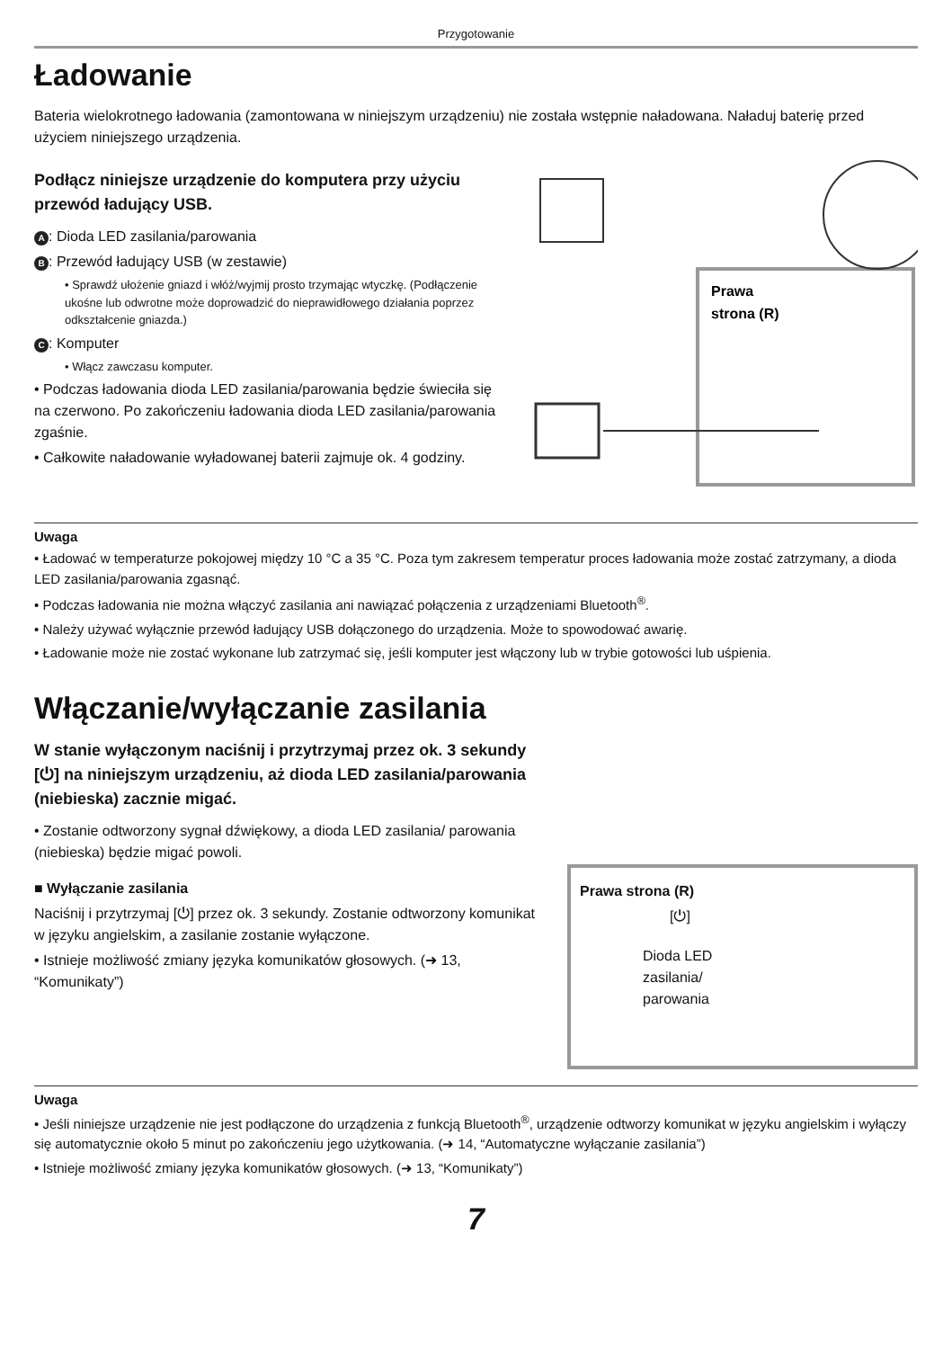Przygotowanie
Ładowanie
Bateria wielokrotnego ładowania (zamontowana w niniejszym urządzeniu) nie została wstępnie naładowana. Naładuj baterię przed użyciem niniejszego urządzenia.
Podłącz niniejsze urządzenie do komputera przy użyciu przewód ładujący USB.
A: Dioda LED zasilania/parowania
B: Przewód ładujący USB (w zestawie)
• Sprawdź ułożenie gniazd i włóż/wyjmij prosto trzymając wtyczkę. (Podłączenie ukośne lub odwrotne może doprowadzić do nieprawidłowego działania poprzez odkształcenie gniazda.)
C: Komputer
• Włącz zawczasu komputer.
• Podczas ładowania dioda LED zasilania/parowania będzie świeciła się na czerwono. Po zakończeniu ładowania dioda LED zasilania/parowania zgaśnie.
• Całkowite naładowanie wyładowanej baterii zajmuje ok. 4 godziny.
Prawa
strona (R)
Uwaga
• Ładować w temperaturze pokojowej między 10 °C a 35 °C. Poza tym zakresem temperatur proces ładowania może zostać zatrzymany, a dioda LED zasilania/parowania zgasnąć.
• Podczas ładowania nie można włączyć zasilania ani nawiązać połączenia z urządzeniami Bluetooth<sup>®</sup>.
• Należy używać wyłącznie przewód ładujący USB dołączonego do urządzenia. Może to spowodować awarię.
• Ładowanie może nie zostać wykonane lub zatrzymać się, jeśli komputer jest włączony lub w trybie gotowości lub uśpienia.
Włączanie/wyłączanie zasilania
W stanie wyłączonym naciśnij i przytrzymaj przez ok. 3 sekundy [⏻] na niniejszym urządzeniu, aż dioda LED zasilania/parowania (niebieska) zacznie migać.
• Zostanie odtworzony sygnał dźwiękowy, a dioda LED zasilania/ parowania (niebieska) będzie migać powoli.
■ Wyłączanie zasilania
Naciśnij i przytrzymaj [⏻] przez ok. 3 sekundy. Zostanie odtworzony komunikat w języku angielskim, a zasilanie zostanie wyłączone.
• Istnieje możliwość zmiany języka komunikatów głosowych. (➜ 13, “Komunikaty”)
Prawa strona (R)
[⏻]
Dioda LED
zasilania/
parowania
Uwaga
• Jeśli niniejsze urządzenie nie jest podłączone do urządzenia z funkcją Bluetooth<sup>®</sup>, urządzenie odtworzy komunikat w języku angielskim i wyłączy się automatycznie około 5 minut po zakończeniu jego użytkowania. (➜ 14, “Automatyczne wyłączanie zasilania”)
• Istnieje możliwość zmiany języka komunikatów głosowych. (➜ 13, “Komunikaty”)
7